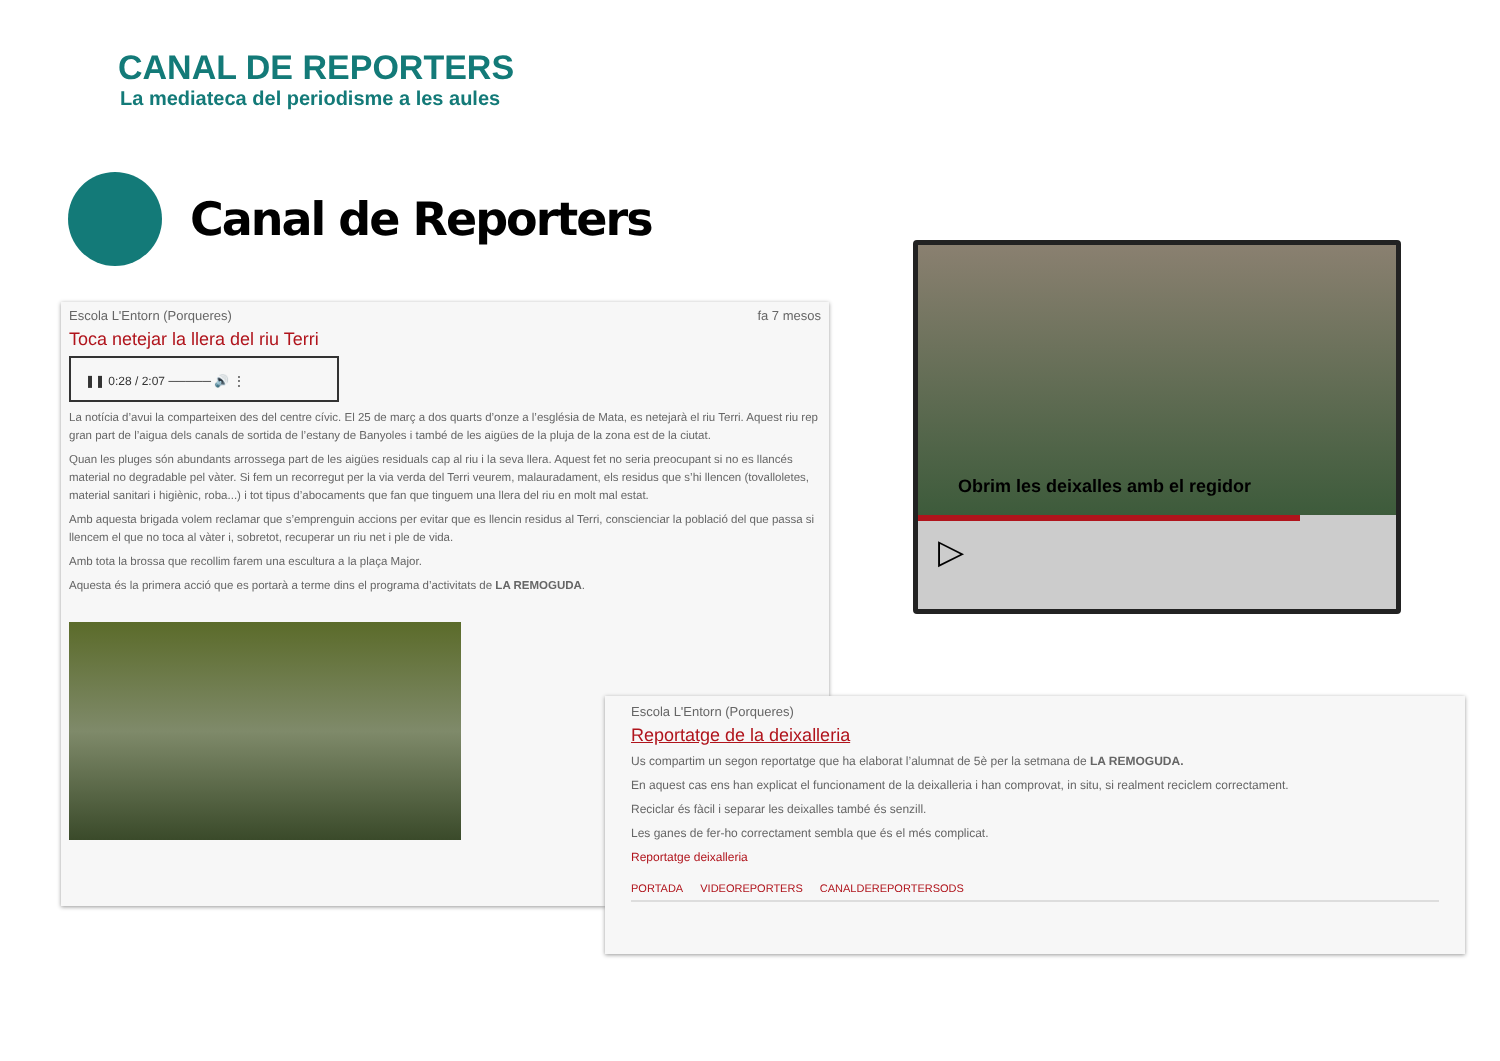CANAL DE REPORTERS
La mediateca del periodisme a les aules
Canal de Reporters
Escola L'Entorn (Porqueres) fa 7 mesos
Toca netejar la llera del riu Terri
❚❚ 0:28 / 2:07 ───── 🔊 ⋮
La notícia d’avui la comparteixen des del centre cívic. El 25 de març a dos quarts d’onze a l’església de Mata, es netejarà el riu Terri. Aquest riu rep gran part de l’aigua dels canals de sortida de l’estany de Banyoles i també de les aigües de la pluja de la zona est de la ciutat.
Quan les pluges són abundants arrossega part de les aigües residuals cap al riu i la seva llera. Aquest fet no seria preocupant si no es llancés material no degradable pel vàter. Si fem un recorregut per la via verda del Terri veurem, malauradament, els residus que s’hi llencen (tovalloletes, material sanitari i higiènic, roba...) i tot tipus d’abocaments que fan que tinguem una llera del riu en molt mal estat.
Amb aquesta brigada volem reclamar que s’emprenguin accions per evitar que es llencin residus al Terri, conscienciar la població del que passa si llencem el que no toca al vàter i, sobretot, recuperar un riu net i ple de vida.
Amb tota la brossa que recollim farem una escultura a la plaça Major.
Aquesta és la primera acció que es portarà a terme dins el programa d’activitats de LA REMOGUDA.
Obrim les deixalles amb el regidor
▷
Escola L'Entorn (Porqueres)
Reportatge de la deixalleria
Us compartim un segon reportatge que ha elaborat l’alumnat de 5è per la setmana de LA REMOGUDA.
En aquest cas ens han explicat el funcionament de la deixalleria i han comprovat, in situ, si realment reciclem correctament.
Reciclar és fàcil i separar les deixalles també és senzill.
Les ganes de fer-ho correctament sembla que és el més complicat.
Reportatge deixalleria
PORTADA VIDEOREPORTERS CANALDEREPORTERSODS